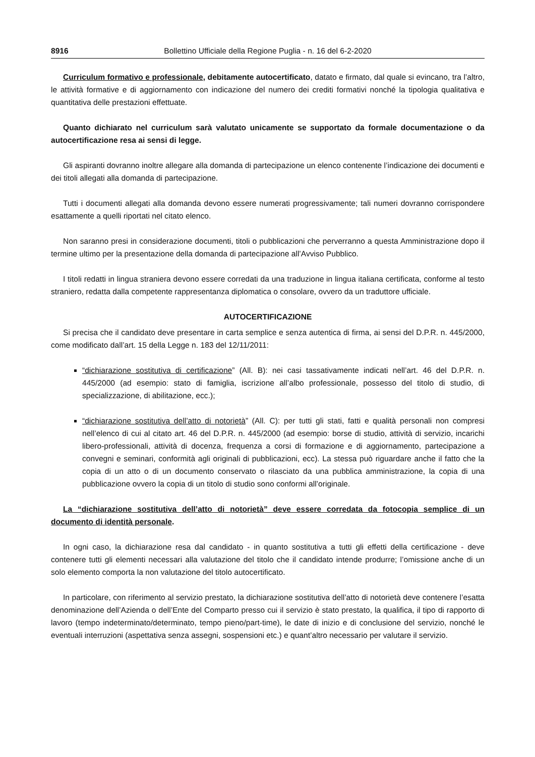8916 Bollettino Ufficiale della Regione Puglia - n. 16 del 6-2-2020
Curriculum formativo e professionale, debitamente autocertificato, datato e firmato, dal quale si evincano, tra l’altro, le attività formative e di aggiornamento con indicazione del numero dei crediti formativi nonché la tipologia qualitativa e quantitativa delle prestazioni effettuate.
Quanto dichiarato nel curriculum sarà valutato unicamente se supportato da formale documentazione o da autocertificazione resa ai sensi di legge.
Gli aspiranti dovranno inoltre allegare alla domanda di partecipazione un elenco contenente l’indicazione dei documenti e dei titoli allegati alla domanda di partecipazione.
Tutti i documenti allegati alla domanda devono essere numerati progressivamente; tali numeri dovranno corrispondere esattamente a quelli riportati nel citato elenco.
Non saranno presi in considerazione documenti, titoli o pubblicazioni che perverranno a questa Amministrazione dopo il termine ultimo per la presentazione della domanda di partecipazione all’Avviso Pubblico.
I titoli redatti in lingua straniera devono essere corredati da una traduzione in lingua italiana certificata, conforme al testo straniero, redatta dalla competente rappresentanza diplomatica o consolare, ovvero da un traduttore ufficiale.
AUTOCERTIFICAZIONE
Si precisa che il candidato deve presentare in carta semplice e senza autentica di firma, ai sensi del D.P.R. n. 445/2000, come modificato dall’art. 15 della Legge n. 183 del 12/11/2011:
“dichiarazione sostitutiva di certificazione” (All. B): nei casi tassativamente indicati nell’art. 46 del D.P.R. n. 445/2000 (ad esempio: stato di famiglia, iscrizione all’albo professionale, possesso del titolo di studio, di specializzazione, di abilitazione, ecc.);
“dichiarazione sostitutiva dell’atto di notorietà” (All. C): per tutti gli stati, fatti e qualità personali non compresi nell’elenco di cui al citato art. 46 del D.P.R. n. 445/2000 (ad esempio: borse di studio, attività di servizio, incarichi libero-professionali, attività di docenza, frequenza a corsi di formazione e di aggiornamento, partecipazione a convegni e seminari, conformità agli originali di pubblicazioni, ecc). La stessa può riguardare anche il fatto che la copia di un atto o di un documento conservato o rilasciato da una pubblica amministrazione, la copia di una pubblicazione ovvero la copia di un titolo di studio sono conformi all’originale.
La “dichiarazione sostitutiva dell’atto di notorietà” deve essere corredata da fotocopia semplice di un documento di identità personale.
In ogni caso, la dichiarazione resa dal candidato - in quanto sostitutiva a tutti gli effetti della certificazione - deve contenere tutti gli elementi necessari alla valutazione del titolo che il candidato intende produrre; l’omissione anche di un solo elemento comporta la non valutazione del titolo autocertificato.
In particolare, con riferimento al servizio prestato, la dichiarazione sostitutiva dell’atto di notorietà deve contenere l’esatta denominazione dell’Azienda o dell’Ente del Comparto presso cui il servizio è stato prestato, la qualifica, il tipo di rapporto di lavoro (tempo indeterminato/determinato, tempo pieno/part-time), le date di inizio e di conclusione del servizio, nonché le eventuali interruzioni (aspettativa senza assegni, sospensioni etc.) e quant’altro necessario per valutare il servizio.